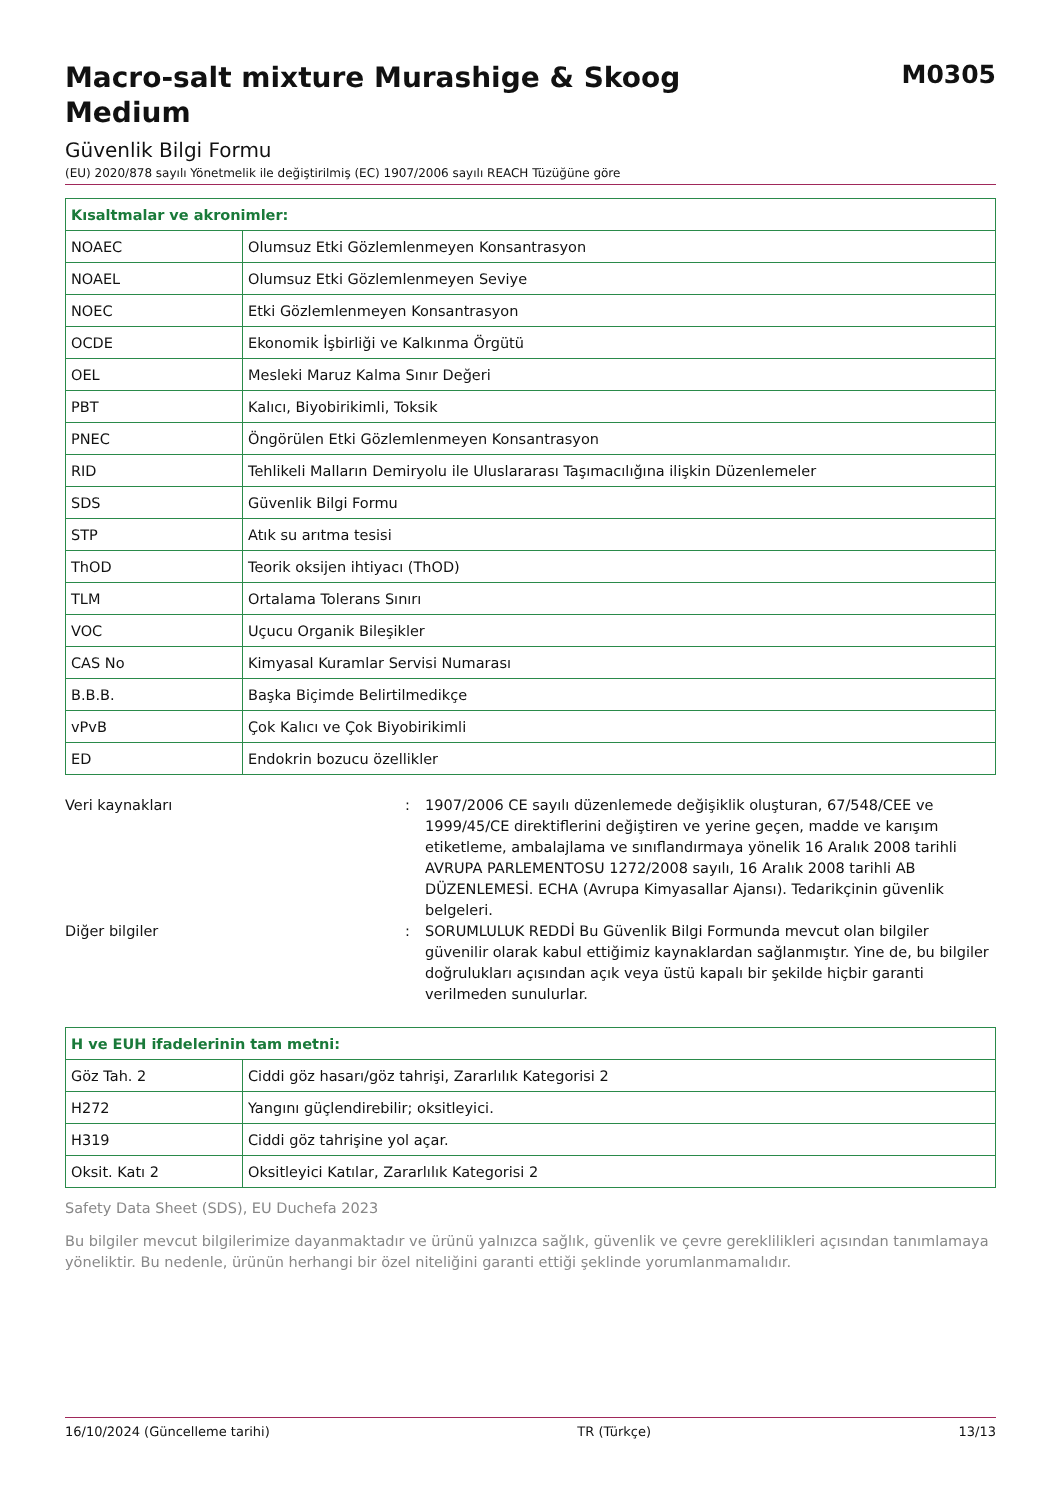Macro-salt mixture Murashige & Skoog Medium
M0305
Güvenlik Bilgi Formu
(EU) 2020/878 sayılı Yönetmelik ile değiştirilmiş (EC) 1907/2006 sayılı REACH Tüzüğüne göre
| Kısaltmalar ve akronimler: | |
| --- | --- |
| NOAEC | Olumsuz Etki Gözlemlenmeyen Konsantrasyon |
| NOAEL | Olumsuz Etki Gözlemlenmeyen Seviye |
| NOEC | Etki Gözlemlenmeyen Konsantrasyon |
| OCDE | Ekonomik İşbirliği ve Kalkınma Örgütü |
| OEL | Mesleki Maruz Kalma Sınır Değeri |
| PBT | Kalıcı, Biyobirikimli, Toksik |
| PNEC | Öngörülen Etki Gözlemlenmeyen Konsantrasyon |
| RID | Tehlikeli Malların Demiryolu ile Uluslararası Taşımacılığına ilişkin Düzenlemeler |
| SDS | Güvenlik Bilgi Formu |
| STP | Atık su arıtma tesisi |
| ThOD | Teorik oksijen ihtiyacı (ThOD) |
| TLM | Ortalama Tolerans Sınırı |
| VOC | Uçucu Organik Bileşikler |
| CAS No | Kimyasal Kuramlar Servisi Numarası |
| B.B.B. | Başka Biçimde Belirtilmedikçe |
| vPvB | Çok Kalıcı ve Çok Biyobirikimli |
| ED | Endokrin bozucu özellikler |
Veri kaynakları : 1907/2006 CE sayılı düzenlemede değişiklik oluşturan, 67/548/CEE ve 1999/45/CE direktiflerini değiştiren ve yerine geçen, madde ve karışım etiketleme, ambalajlama ve sınıflandırmaya yönelik 16 Aralık 2008 tarihli AVRUPA PARLEMENTOSU 1272/2008 sayılı, 16 Aralık 2008 tarihli AB DÜZENLEMESİ. ECHA (Avrupa Kimyasallar Ajansı). Tedarikçinin güvenlik belgeleri.
Diğer bilgiler : SORUMLULUK REDDİ Bu Güvenlik Bilgi Formunda mevcut olan bilgiler güvenilir olarak kabul ettiğimiz kaynaklardan sağlanmıştır. Yine de, bu bilgiler doğrulukları açısından açık veya üstü kapalı bir şekilde hiçbir garanti verilmeden sunulurlar.
| H ve EUH ifadelerinin tam metni: | |
| --- | --- |
| Göz Tah. 2 | Ciddi göz hasarı/göz tahrişi, Zararlılık Kategorisi 2 |
| H272 | Yangını güçlendirebilir; oksitleyici. |
| H319 | Ciddi göz tahrişine yol açar. |
| Oksit. Katı 2 | Oksitleyici Katılar, Zararlılık Kategorisi 2 |
Safety Data Sheet (SDS), EU Duchefa 2023
Bu bilgiler mevcut bilgilerimize dayanmaktadır ve ürünü yalnızca sağlık, güvenlik ve çevre gereklilikleri açısından tanımlamaya yöneliktir. Bu nedenle, ürünün herhangi bir özel niteliğini garanti ettiği şeklinde yorumlanmamalıdır.
16/10/2024 (Güncelleme tarihi) TR (Türkçe) 13/13